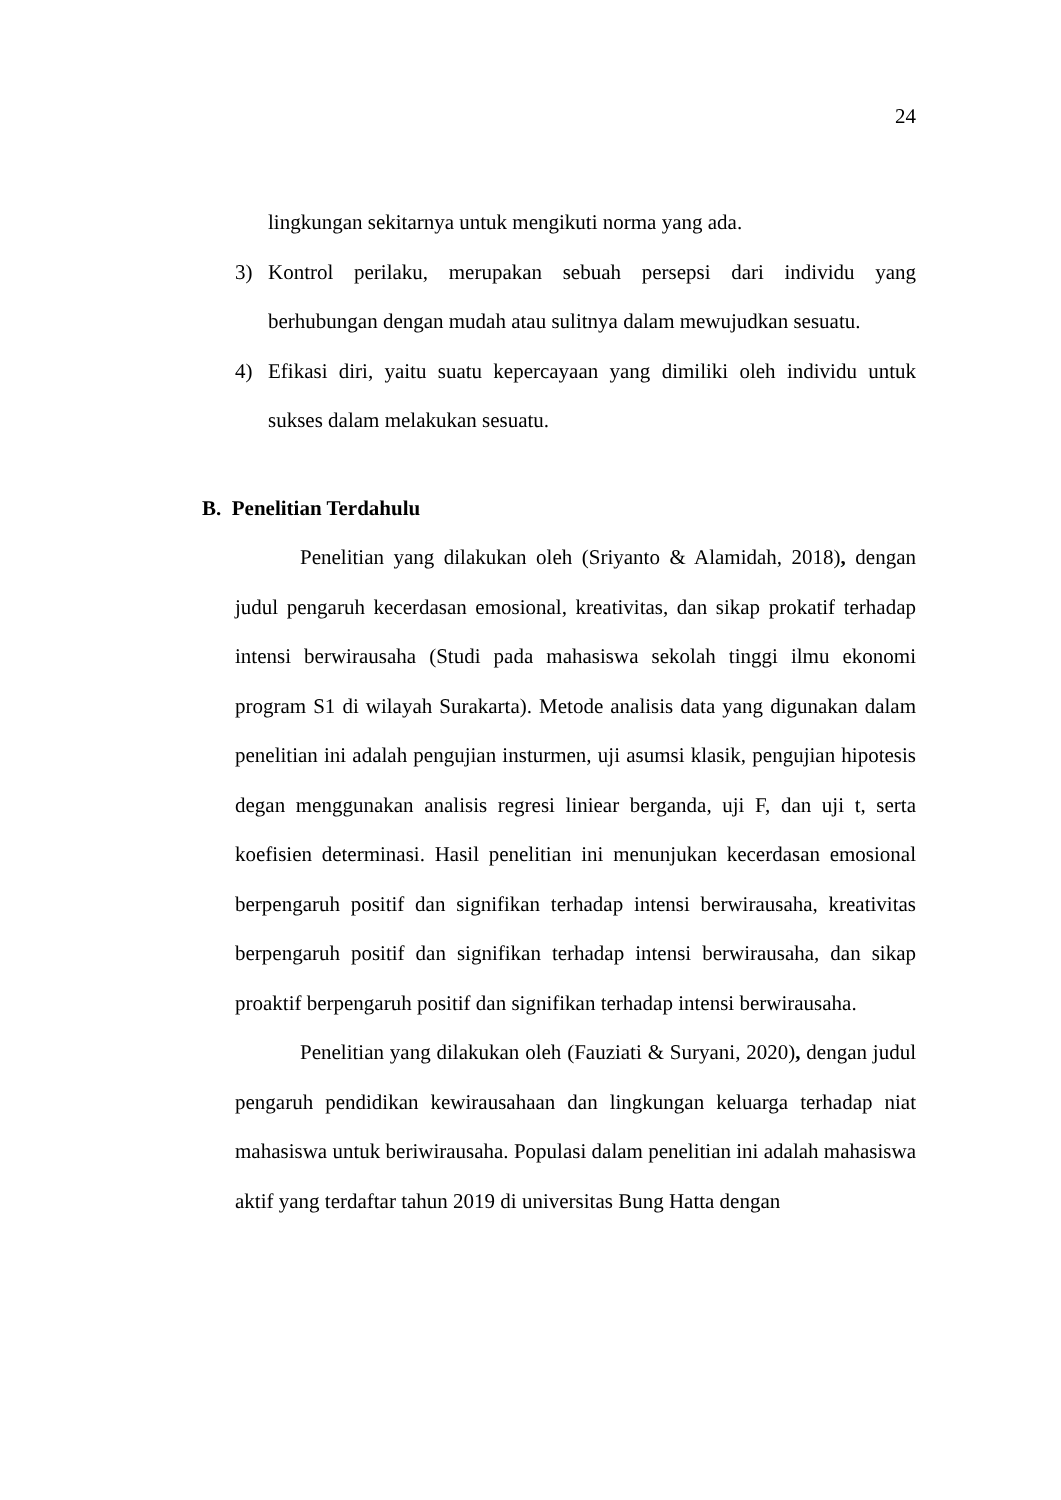24
lingkungan sekitarnya untuk mengikuti norma yang ada.
3) Kontrol perilaku, merupakan sebuah persepsi dari individu yang berhubungan dengan mudah atau sulitnya dalam mewujudkan sesuatu.
4) Efikasi diri, yaitu suatu kepercayaan yang dimiliki oleh individu untuk sukses dalam melakukan sesuatu.
B. Penelitian Terdahulu
Penelitian yang dilakukan oleh (Sriyanto & Alamidah, 2018), dengan judul pengaruh kecerdasan emosional, kreativitas, dan sikap prokatif terhadap intensi berwirausaha (Studi pada mahasiswa sekolah tinggi ilmu ekonomi program S1 di wilayah Surakarta). Metode analisis data yang digunakan dalam penelitian ini adalah pengujian insturmen, uji asumsi klasik, pengujian hipotesis degan menggunakan analisis regresi liniear berganda, uji F, dan uji t, serta koefisien determinasi. Hasil penelitian ini menunjukan kecerdasan emosional berpengaruh positif dan signifikan terhadap intensi berwirausaha, kreativitas berpengaruh positif dan signifikan terhadap intensi berwirausaha, dan sikap proaktif berpengaruh positif dan signifikan terhadap intensi berwirausaha.
Penelitian yang dilakukan oleh (Fauziati & Suryani, 2020), dengan judul pengaruh pendidikan kewirausahaan dan lingkungan keluarga terhadap niat mahasiswa untuk beriwirausaha. Populasi dalam penelitian ini adalah mahasiswa aktif yang terdaftar tahun 2019 di universitas Bung Hatta dengan